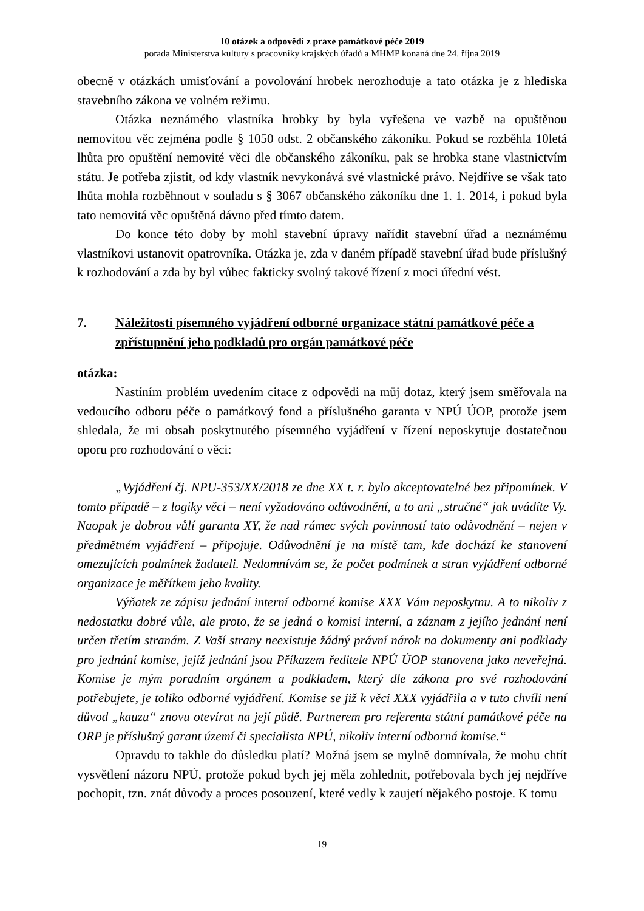10 otázek a odpovědí z praxe památkové péče 2019
porada Ministerstva kultury s pracovníky krajských úřadů a MHMP konaná dne 24. října 2019
obecně v otázkách umisťování a povolování hrobek nerozhoduje a tato otázka je z hlediska stavebního zákona ve volném režimu.
Otázka neznámého vlastníka hrobky by byla vyřešena ve vazbě na opuštěnou nemovitou věc zejména podle § 1050 odst. 2 občanského zákoníku. Pokud se rozběhla 10letá lhůta pro opuštění nemovité věci dle občanského zákoníku, pak se hrobka stane vlastnictvím státu. Je potřeba zjistit, od kdy vlastník nevykonává své vlastnické právo. Nejdříve se však tato lhůta mohla rozběhnout v souladu s § 3067 občanského zákoníku dne 1. 1. 2014, i pokud byla tato nemovitá věc opuštěná dávno před tímto datem.
Do konce této doby by mohl stavební úpravy nařídit stavební úřad a neznámému vlastníkovi ustanovit opatrovníka. Otázka je, zda v daném případě stavební úřad bude příslušný k rozhodování a zda by byl vůbec fakticky svolný takové řízení z moci úřední vést.
7. Náležitosti písemného vyjádření odborné organizace státní památkové péče a zpřístupnění jeho podkladů pro orgán památkové péče
otázka:
Nastíním problém uvedením citace z odpovědi na můj dotaz, který jsem směřovala na vedoucího odboru péče o památkový fond a příslušného garanta v NPÚ ÚOP, protože jsem shledala, že mi obsah poskytnutého písemného vyjádření v řízení neposkytuje dostatečnou oporu pro rozhodování o věci:
„Vyjádření čj. NPU-353/XX/2018 ze dne XX t. r. bylo akceptovatelné bez připomínek. V tomto případě – z logiky věci – není vyžadováno odůvodnění, a to ani „stručné“ jak uvádíte Vy. Naopak je dobrou vůlí garanta XY, že nad rámec svých povinností tato odůvodnění – nejen v předmětném vyjádření – připojuje. Odůvodnění je na místě tam, kde dochází ke stanovení omezujících podmínek žadateli. Nedomnívám se, že počet podmínek a stran vyjádření odborné organizace je měřítkem jeho kvality.
Výňatek ze zápisu jednání interní odborné komise XXX Vám neposkytnu. A to nikoliv z nedostatku dobré vůle, ale proto, že se jedná o komisi interní, a záznam z jejího jednání není určen třetím stranám. Z Vaší strany neexistuje žádný právní nárok na dokumenty ani podklady pro jednání komise, jejíž jednání jsou Příkazem ředitele NPÚ ÚOP stanovena jako neveřejná. Komise je mým poradním orgánem a podkladem, který dle zákona pro své rozhodování potřebujete, je toliko odborné vyjádření. Komise se již k věci XXX vyjádřila a v tuto chvíli není důvod „kauzu“ znovu otevírat na její půdě. Partnerem pro referenta státní památkové péče na ORP je příslušný garant území či specialista NPÚ, nikoliv interní odborná komise.“
Opravdu to takhle do důsledku platí? Možná jsem se mylně domnívala, že mohu chtít vysvětlení názoru NPÚ, protože pokud bych jej měla zohlednit, potřebovala bych jej nejdříve pochopit, tzn. znát důvody a proces posouzení, které vedly k zaujetí nějakého postoje. K tomu
19